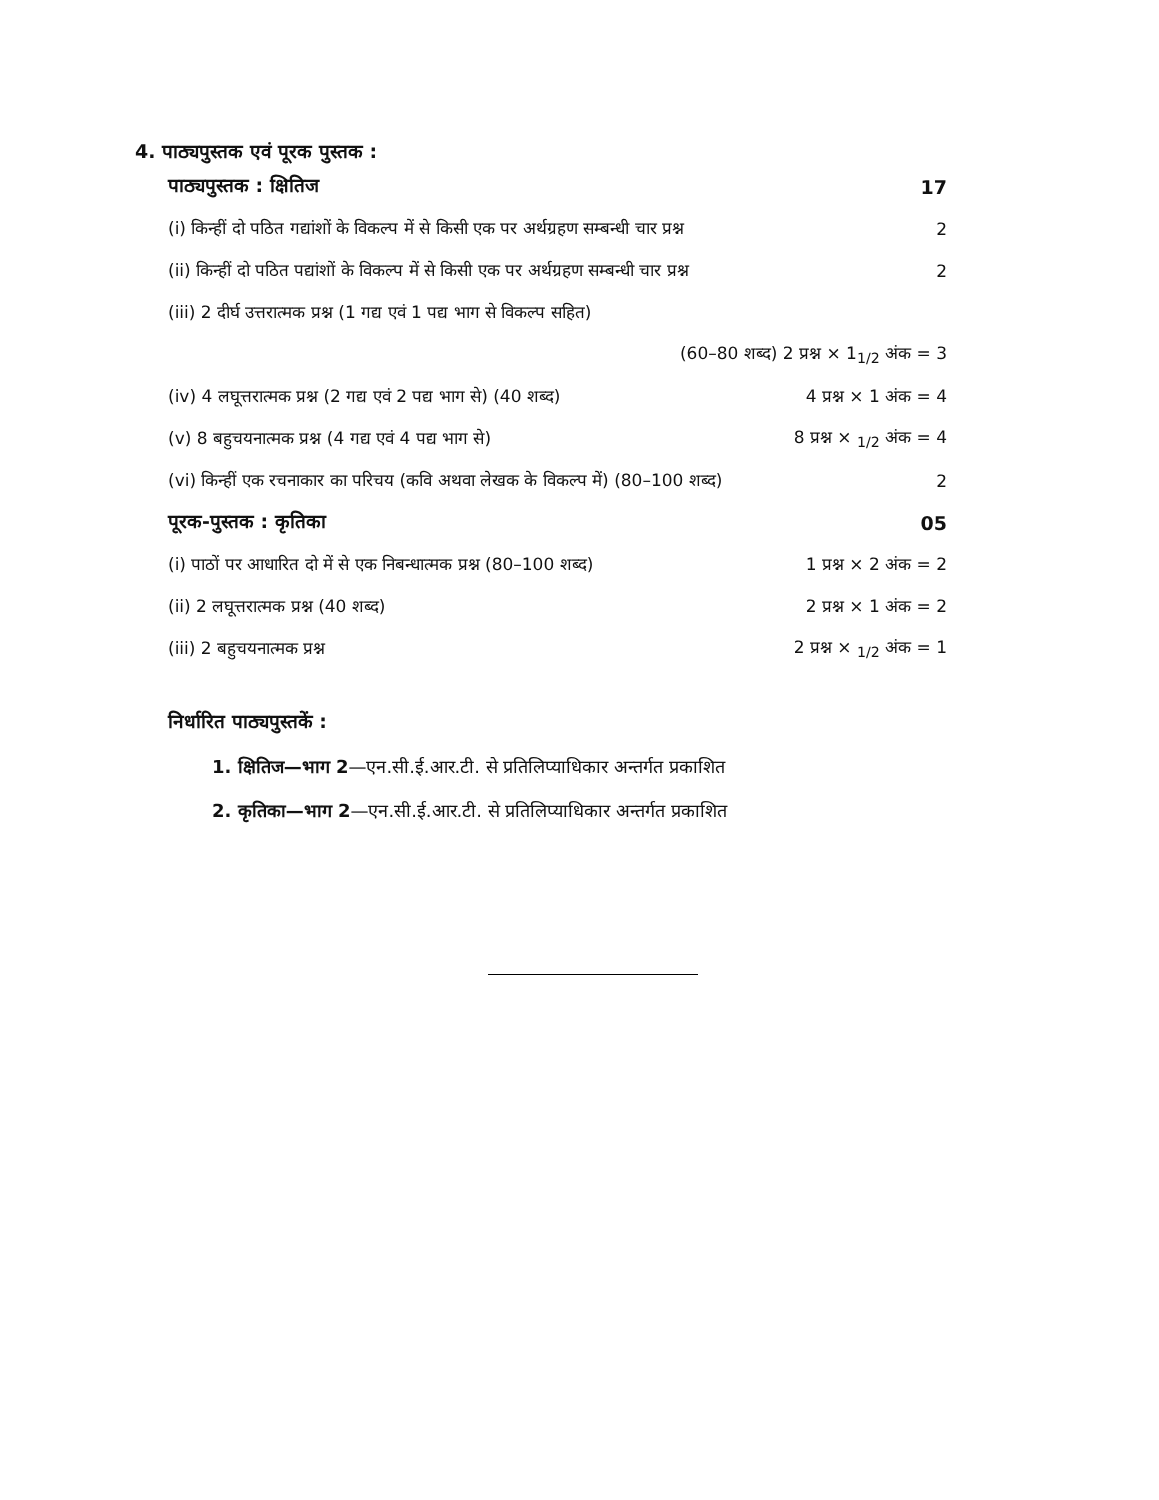4. पाठ्यपुस्तक एवं पूरक पुस्तक :
पाठ्यपुस्तक : क्षितिज 17
(i) किन्हीं दो पठित गद्यांशों के विकल्प में से किसी एक पर अर्थग्रहण सम्बन्धी चार प्रश्न 2
(ii) किन्हीं दो पठित पद्यांशों के विकल्प में से किसी एक पर अर्थग्रहण सम्बन्धी चार प्रश्न 2
(iii) 2 दीर्घ उत्तरात्मक प्रश्न (1 गद्य एवं 1 पद्य भाग से विकल्प सहित)
(60–80 शब्द) 2 प्रश्न × 1<sub>1/2</sub> अंक = 3
(iv) 4 लघूत्तरात्मक प्रश्न (2 गद्य एवं 2 पद्य भाग से) (40 शब्द) 4 प्रश्न × 1 अंक = 4
(v) 8 बहुचयनात्मक प्रश्न (4 गद्य एवं 4 पद्य भाग से) 8 प्रश्न × <sub>1/2</sub> अंक = 4
(vi) किन्हीं एक रचनाकार का परिचय (कवि अथवा लेखक के विकल्प में) (80–100 शब्द) 2
पूरक-पुस्तक : कृतिका 05
(i) पाठों पर आधारित दो में से एक निबन्धात्मक प्रश्न (80–100 शब्द) 1 प्रश्न × 2 अंक = 2
(ii) 2 लघूत्तरात्मक प्रश्न (40 शब्द) 2 प्रश्न × 1 अंक = 2
(iii) 2 बहुचयनात्मक प्रश्न 2 प्रश्न × <sub>1/2</sub> अंक = 1
निर्धारित पाठ्यपुस्तकें :
1. क्षितिज—भाग 2 —एन.सी.ई.आर.टी. से प्रतिलिप्याधिकार अन्तर्गत प्रकाशित
2. कृतिका—भाग 2 —एन.सी.ई.आर.टी. से प्रतिलिप्याधिकार अन्तर्गत प्रकाशित